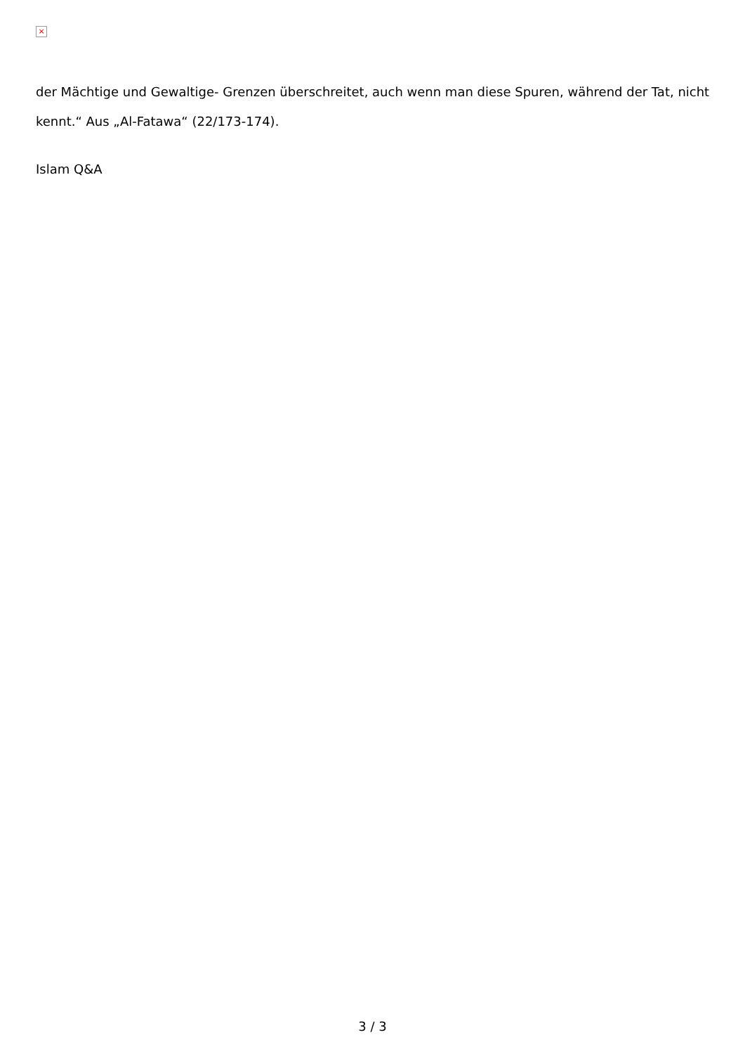×
der Mächtige und Gewaltige- Grenzen überschreitet, auch wenn man diese Spuren, während der Tat, nicht kennt.“ Aus „Al-Fatawa“ (22/173-174).
Islam Q&A
3 / 3